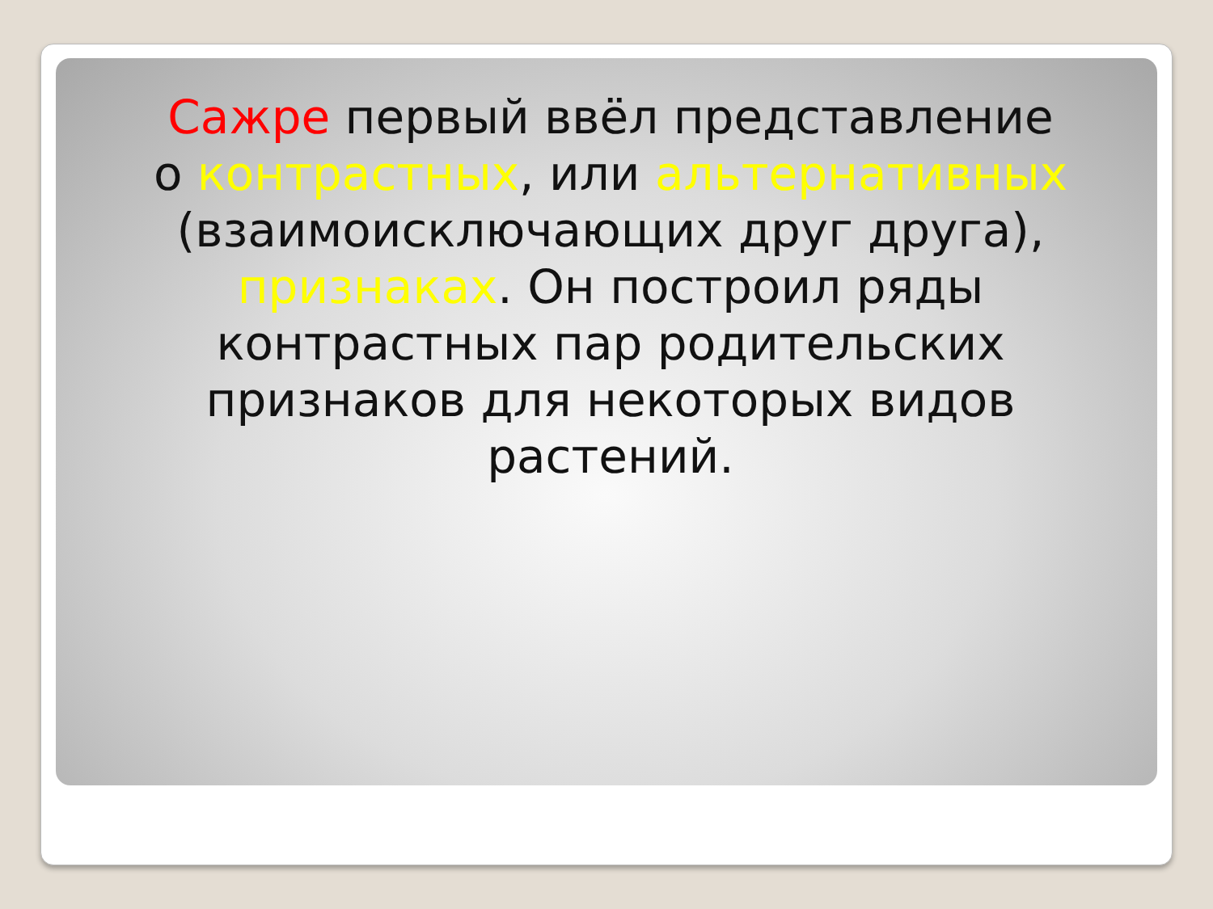Сажре первый ввёл представление о контрастных, или альтернативных (взаимоисключающих друг друга), признаках. Он построил ряды контрастных пар родительских признаков для некоторых видов растений.